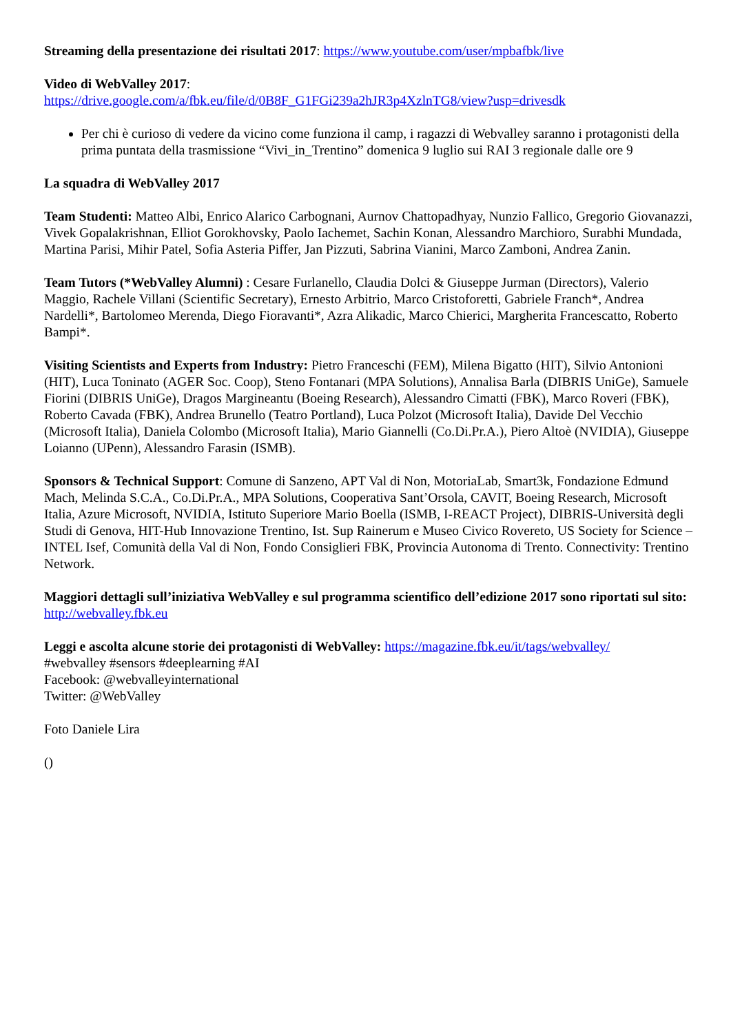Streaming della presentazione dei risultati 2017: https://www.youtube.com/user/mpbafbk/live
Video di WebValley 2017:
https://drive.google.com/a/fbk.eu/file/d/0B8F_G1FGi239a2hJR3p4XzlnTG8/view?usp=drivesdk
Per chi è curioso di vedere da vicino come funziona il camp, i ragazzi di Webvalley saranno i protagonisti della prima puntata della trasmissione “Vivi_in_Trentino” domenica 9 luglio sui RAI 3 regionale dalle ore 9
La squadra di WebValley 2017
Team Studenti: Matteo Albi, Enrico Alarico Carbognani, Aurnov Chattopadhyay, Nunzio Fallico, Gregorio Giovanazzi, Vivek Gopalakrishnan, Elliot Gorokhovsky, Paolo Iachemet, Sachin Konan, Alessandro Marchioro, Surabhi Mundada, Martina Parisi, Mihir Patel, Sofia Asteria Piffer, Jan Pizzuti, Sabrina Vianini, Marco Zamboni, Andrea Zanin.
Team Tutors (*WebValley Alumni) : Cesare Furlanello, Claudia Dolci & Giuseppe Jurman (Directors), Valerio Maggio, Rachele Villani (Scientific Secretary), Ernesto Arbitrio, Marco Cristoforetti, Gabriele Franch*, Andrea Nardelli*, Bartolomeo Merenda, Diego Fioravanti*, Azra Alikadic, Marco Chierici, Margherita Francescatto, Roberto Bampi*.
Visiting Scientists and Experts from Industry: Pietro Franceschi (FEM), Milena Bigatto (HIT), Silvio Antonioni (HIT), Luca Toninato (AGER Soc. Coop), Steno Fontanari (MPA Solutions), Annalisa Barla (DIBRIS UniGe), Samuele Fiorini (DIBRIS UniGe), Dragos Margineantu (Boeing Research), Alessandro Cimatti (FBK), Marco Roveri (FBK), Roberto Cavada (FBK), Andrea Brunello (Teatro Portland), Luca Polzot (Microsoft Italia), Davide Del Vecchio (Microsoft Italia), Daniela Colombo (Microsoft Italia), Mario Giannelli (Co.Di.Pr.A.), Piero Altoè (NVIDIA), Giuseppe Loianno (UPenn), Alessandro Farasin (ISMB).
Sponsors & Technical Support: Comune di Sanzeno, APT Val di Non, MotoriaLab, Smart3k, Fondazione Edmund Mach, Melinda S.C.A., Co.Di.Pr.A., MPA Solutions, Cooperativa Sant’Orsola, CAVIT, Boeing Research, Microsoft Italia, Azure Microsoft, NVIDIA, Istituto Superiore Mario Boella (ISMB, I-REACT Project), DIBRIS-Università degli Studi di Genova, HIT-Hub Innovazione Trentino, Ist. Sup Rainerum e Museo Civico Rovereto, US Society for Science – INTEL Isef, Comunità della Val di Non, Fondo Consiglieri FBK, Provincia Autonoma di Trento. Connectivity: Trentino Network.
Maggiori dettagli sull’iniziativa WebValley e sul programma scientifico dell’edizione 2017 sono riportati sul sito: http://webvalley.fbk.eu
Leggi e ascolta alcune storie dei protagonisti di WebValley: https://magazine.fbk.eu/it/tags/webvalley/
#webvalley #sensors #deeplearning #AI
Facebook: @webvalleyinternational
Twitter: @WebValley
Foto Daniele Lira
()